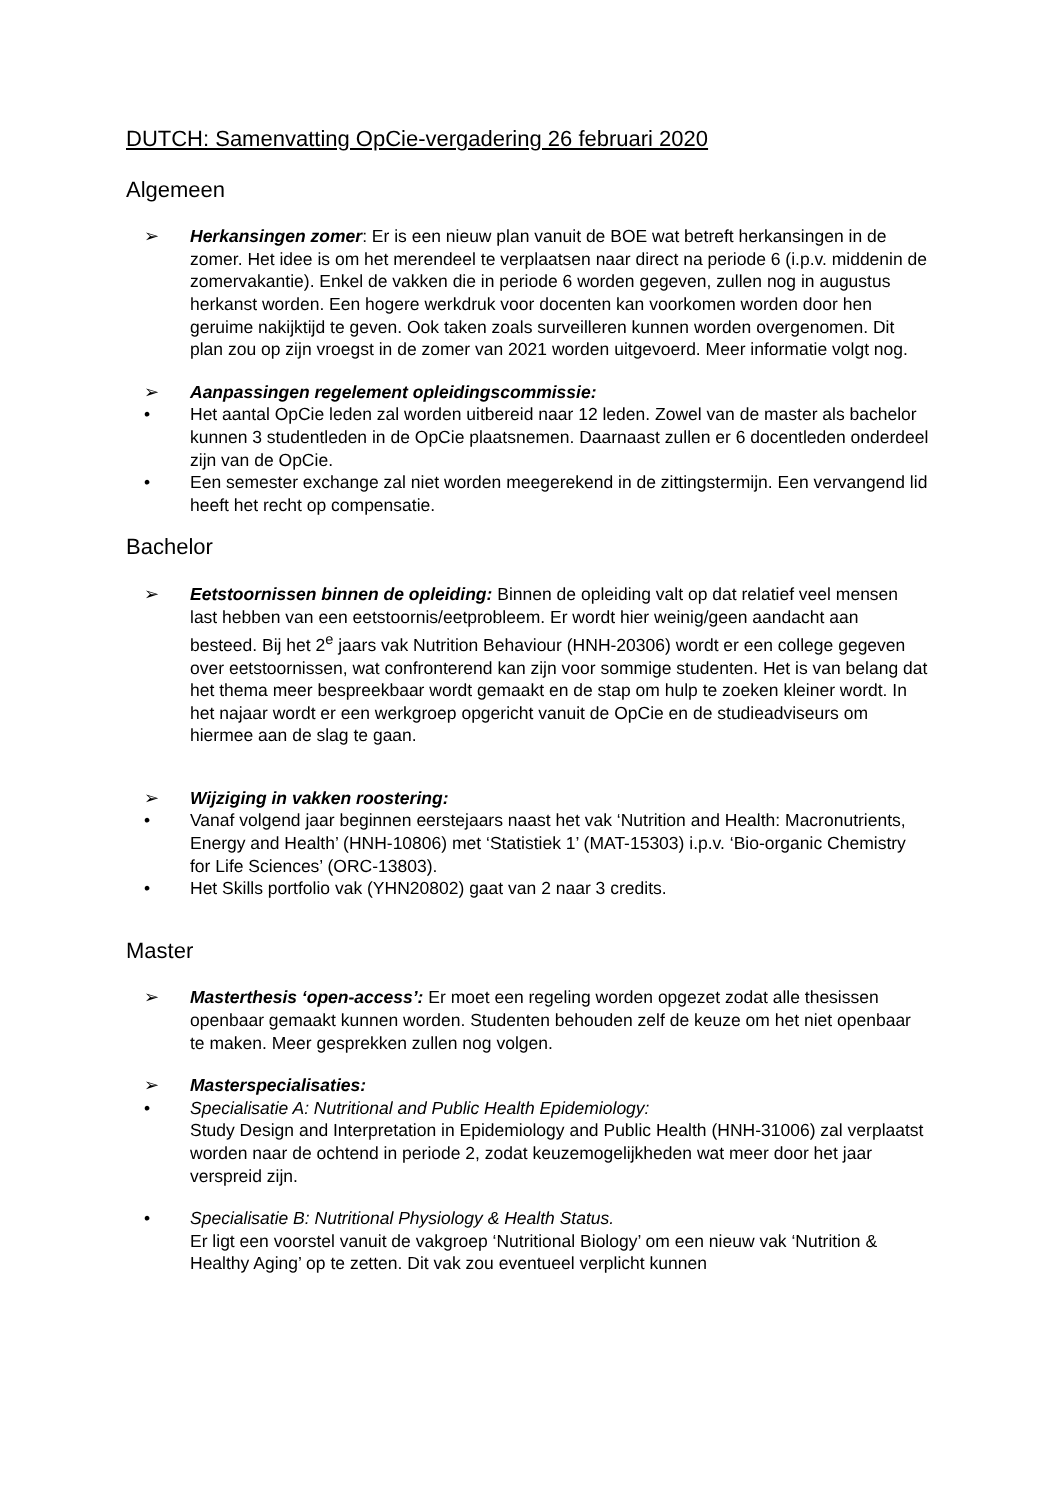DUTCH: Samenvatting OpCie-vergadering 26 februari 2020
Algemeen
➢ Herkansingen zomer: Er is een nieuw plan vanuit de BOE wat betreft herkansingen in de zomer. Het idee is om het merendeel te verplaatsen naar direct na periode 6 (i.p.v. middenin de zomervakantie). Enkel de vakken die in periode 6 worden gegeven, zullen nog in augustus herkanst worden. Een hogere werkdruk voor docenten kan voorkomen worden door hen geruime nakijktijd te geven. Ook taken zoals surveilleren kunnen worden overgenomen. Dit plan zou op zijn vroegst in de zomer van 2021 worden uitgevoerd. Meer informatie volgt nog.
➢ Aanpassingen regelement opleidingscommissie:
• Het aantal OpCie leden zal worden uitbereid naar 12 leden. Zowel van de master als bachelor kunnen 3 studentleden in de OpCie plaatsnemen. Daarnaast zullen er 6 docentleden onderdeel zijn van de OpCie.
• Een semester exchange zal niet worden meegerekend in de zittingstermijn. Een vervangend lid heeft het recht op compensatie.
Bachelor
➢ Eetstoornissen binnen de opleiding: Binnen de opleiding valt op dat relatief veel mensen last hebben van een eetstoornis/eetprobleem. Er wordt hier weinig/geen aandacht aan besteed. Bij het 2<sup>e</sup> jaars vak Nutrition Behaviour (HNH-20306) wordt er een college gegeven over eetstoornissen, wat confronterend kan zijn voor sommige studenten. Het is van belang dat het thema meer bespreekbaar wordt gemaakt en de stap om hulp te zoeken kleiner wordt. In het najaar wordt er een werkgroep opgericht vanuit de OpCie en de studieadviseurs om hiermee aan de slag te gaan.
➢ Wijziging in vakken roostering:
• Vanaf volgend jaar beginnen eerstejaars naast het vak ‘Nutrition and Health: Macronutrients, Energy and Health’ (HNH-10806) met ‘Statistiek 1’ (MAT-15303) i.p.v. ‘Bio-organic Chemistry for Life Sciences’ (ORC-13803).
• Het Skills portfolio vak (YHN20802) gaat van 2 naar 3 credits.
Master
➢ Masterthesis ‘open-access’: Er moet een regeling worden opgezet zodat alle thesissen openbaar gemaakt kunnen worden. Studenten behouden zelf de keuze om het niet openbaar te maken. Meer gesprekken zullen nog volgen.
➢ Masterspecialisaties:
• Specialisatie A: Nutritional and Public Health Epidemiology:
Study Design and Interpretation in Epidemiology and Public Health (HNH-31006) zal verplaatst worden naar de ochtend in periode 2, zodat keuzemogelijkheden wat meer door het jaar verspreid zijn.
• Specialisatie B: Nutritional Physiology & Health Status.
Er ligt een voorstel vanuit de vakgroep ‘Nutritional Biology’ om een nieuw vak ‘Nutrition & Healthy Aging’ op te zetten. Dit vak zou eventueel verplicht kunnen